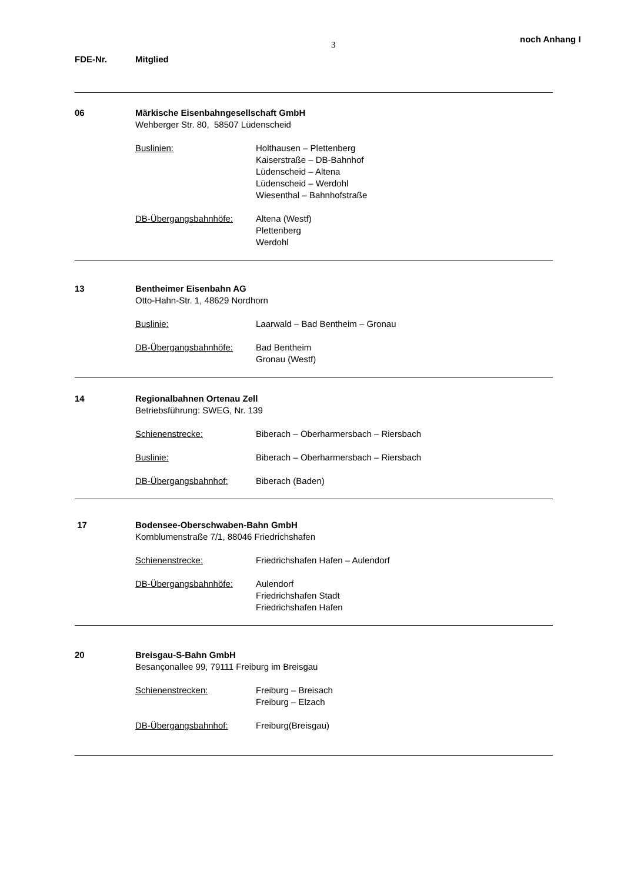3
noch Anhang I
FDE-Nr. Mitglied
06 Märkische Eisenbahngesellschaft GmbH
Wehberger Str. 80, 58507 Lüdenscheid
Buslinien: Holthausen – Plettenberg
Kaiserstraße – DB-Bahnhof
Lüdenscheid – Altena
Lüdenscheid – Werdohl
Wiesenthal – Bahnhofstraße
DB-Übergangsbahnhöfe: Altena (Westf)
Plettenberg
Werdohl
13 Bentheimer Eisenbahn AG
Otto-Hahn-Str. 1, 48629 Nordhorn
Buslinie: Laarwald – Bad Bentheim – Gronau
DB-Übergangsbahnhöfe: Bad Bentheim
Gronau (Westf)
14 Regionalbahnen Ortenau Zell
Betriebsführung: SWEG, Nr. 139
Schienenstrecke: Biberach – Oberharmersbach – Riersbach
Buslinie: Biberach – Oberharmersbach – Riersbach
DB-Übergangsbahnhof: Biberach (Baden)
17 Bodensee-Oberschwaben-Bahn GmbH
Kornblumenstraße 7/1, 88046 Friedrichshafen
Schienenstrecke: Friedrichshafen Hafen – Aulendorf
DB-Übergangsbahnhöfe: Aulendorf
Friedrichshafen Stadt
Friedrichshafen Hafen
20 Breisgau-S-Bahn GmbH
Besançonallee 99, 79111 Freiburg im Breisgau
Schienenstrecken: Freiburg – Breisach
Freiburg – Elzach
DB-Übergangsbahnhof: Freiburg(Breisgau)